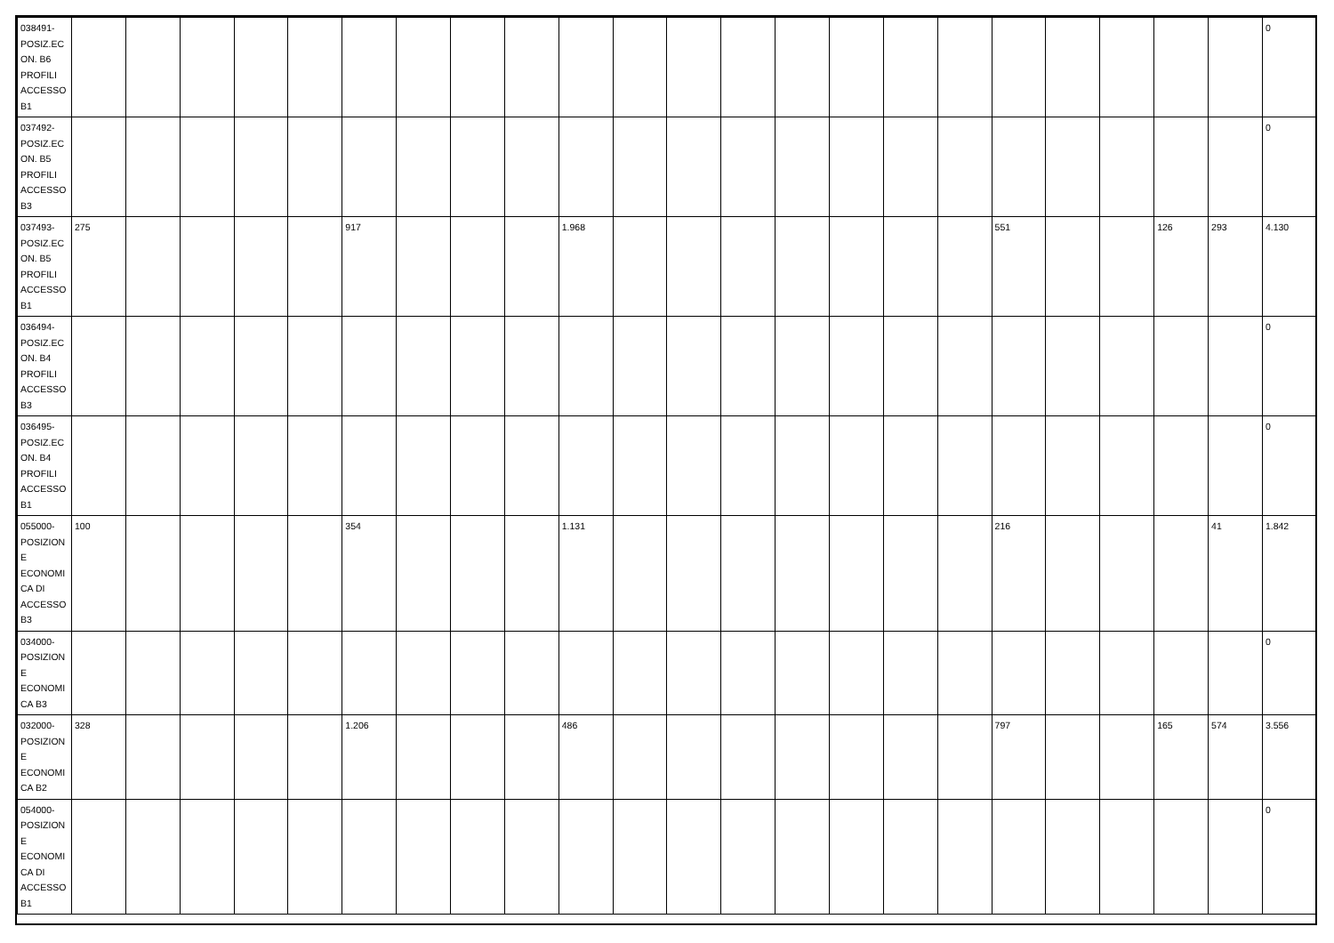| 038491-POSIZ.ECON. B6 PROFILI ACCESSO B1 | | | | | | | | | | | | | | | | | | | | | | | 0 |
| 037492-POSIZ.ECON. B5 PROFILI ACCESSO B3 | | | | | | | | | | | | | | | | | | | | | | | 0 |
| 037493-POSIZ.ECON. B5 PROFILI ACCESSO B1 | 275 | | | | | 917 | | | | 1.968 | | | | | | | | 551 | | | 126 | 293 | 4.130 |
| 036494-POSIZ.ECON. B4 PROFILI ACCESSO B3 | | | | | | | | | | | | | | | | | | | | | | | 0 |
| 036495-POSIZ.ECON. B4 PROFILI ACCESSO B1 | | | | | | | | | | | | | | | | | | | | | | | 0 |
| 055000-POSIZIONE ECONOMICA DI ACCESSO B3 | 100 | | | | | 354 | | | | 1.131 | | | | | | | | 216 | | | | 41 | 1.842 |
| 034000-POSIZIONE ECONOMICA B3 | | | | | | | | | | | | | | | | | | | | | | | 0 |
| 032000-POSIZIONE ECONOMICA B2 | 328 | | | | | 1.206 | | | | 486 | | | | | | | | 797 | | | 165 | 574 | 3.556 |
| 054000-POSIZIONE ECONOMICA DI ACCESSO B1 | | | | | | | | | | | | | | | | | | | | | | | 0 |